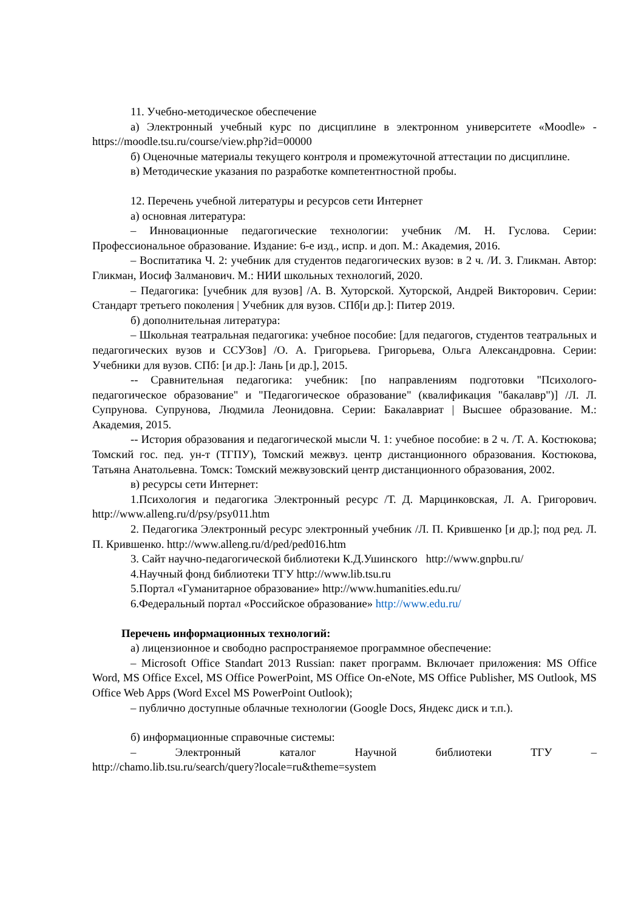11. Учебно-методическое обеспечение
а) Электронный учебный курс по дисциплине в электронном университете «Moodle» - https://moodle.tsu.ru/course/view.php?id=00000
б) Оценочные материалы текущего контроля и промежуточной аттестации по дисциплине.
в) Методические указания по разработке компетентностной пробы.
12. Перечень учебной литературы и ресурсов сети Интернет
а) основная литература:
– Инновационные педагогические технологии: учебник /М. Н. Гуслова. Серии: Профессиональное образование. Издание: 6-е изд., испр. и доп. М.: Академия, 2016.
– Воспитатика Ч. 2: учебник для студентов педагогических вузов: в 2 ч. /И. З. Гликман. Автор: Гликман, Иосиф Залманович. М.: НИИ школьных технологий, 2020.
– Педагогика: [учебник для вузов] /А. В. Хуторской. Хуторской, Андрей Викторович. Серии: Стандарт третьего поколения | Учебник для вузов. СПб[и др.]: Питер 2019.
б) дополнительная литература:
– Школьная театральная педагогика: учебное пособие: [для педагогов, студентов театральных и педагогических вузов и ССУЗов] /О. А. Григорьева. Григорьева, Ольга Александровна. Серии: Учебники для вузов. СПб: [и др.]: Лань [и др.], 2015.
-- Сравнительная педагогика: учебник: [по направлениям подготовки "Психолого-педагогическое образование" и "Педагогическое образование" (квалификация "бакалавр")] /Л. Л. Супрунова. Супрунова, Людмила Леонидовна. Серии: Бакалавриат | Высшее образование. М.: Академия, 2015.
-- История образования и педагогической мысли Ч. 1: учебное пособие: в 2 ч. /Т. А. Костюкова; Томский гос. пед. ун-т (ТГПУ), Томский межвуз. центр дистанционного образования. Костюкова, Татьяна Анатольевна. Томск: Томский межвузовский центр дистанционного образования, 2002.
в) ресурсы сети Интернет:
1.Психология и педагогика Электронный ресурс /Т. Д. Марцинковская, Л. А. Григорович. http://www.alleng.ru/d/psy/psy011.htm
2. Педагогика Электронный ресурс электронный учебник /Л. П. Крившенко [и др.]; под ред. Л. П. Крившенко. http://www.alleng.ru/d/ped/ped016.htm
3. Сайт научно-педагогической библиотеки К.Д.Ушинского http://www.gnpbu.ru/
4.Научный фонд библиотеки ТГУ http://www.lib.tsu.ru
5.Портал «Гуманитарное образование» http://www.humanities.edu.ru/
6.Федеральный портал «Российское образование» http://www.edu.ru/
Перечень информационных технологий:
а) лицензионное и свободно распространяемое программное обеспечение:
– Microsoft Office Standart 2013 Russian: пакет программ. Включает приложения: MS Office Word, MS Office Excel, MS Office PowerPoint, MS Office On-eNote, MS Office Publisher, MS Outlook, MS Office Web Apps (Word Excel MS PowerPoint Outlook);
– публично доступные облачные технологии (Google Docs, Яндекс диск и т.п.).
б) информационные справочные системы:
– Электронный каталог Научной библиотеки ТГУ –
http://chamo.lib.tsu.ru/search/query?locale=ru&theme=system